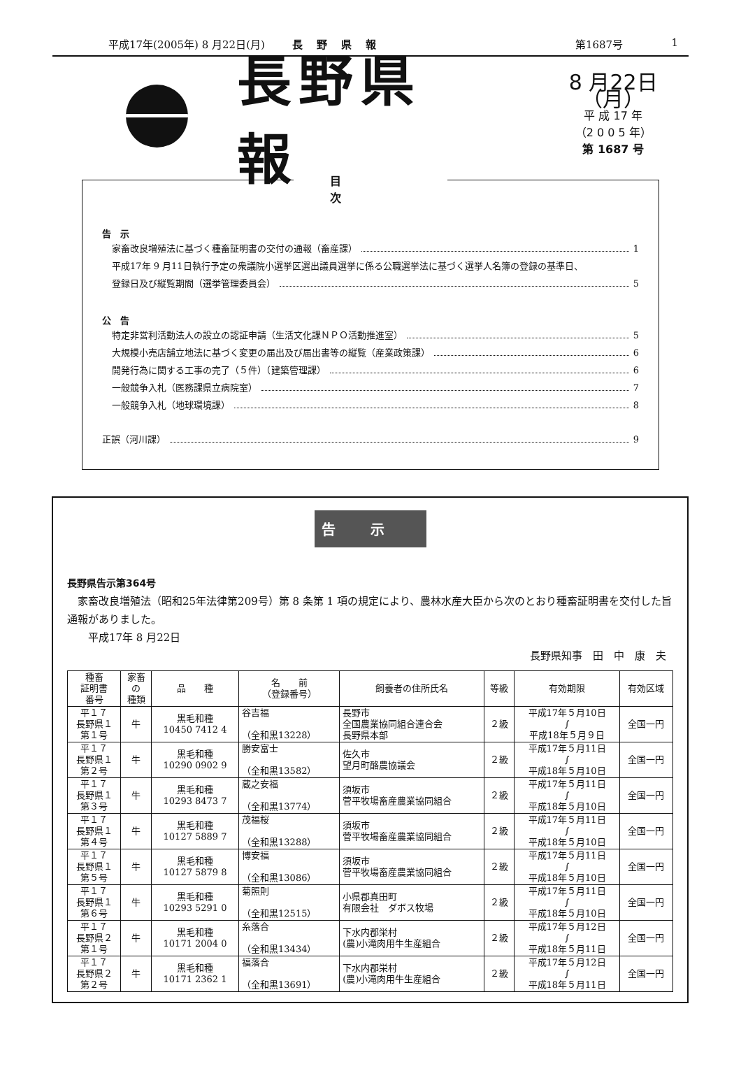平成17年(2005年) 8 月22日(月) 長野県報 第1687号 1
長野県報
8 月22日（月）
平 成 17 年
（2 0 0 5 年）
第 1687 号
目次
告　示
家畜改良増殖法に基づく種畜証明書の交付の通報（畜産課） 1
平成17年 9 月11日執行予定の衆議院小選挙区選出議員選挙に係る公職選挙法に基づく選挙人名簿の登録の基準日、
登録日及び縦覧期間（選挙管理委員会） 5
公　告
特定非営利活動法人の設立の認証申請（生活文化課ＮＰＯ活動推進室） 5
大規模小売店舗立地法に基づく変更の届出及び届出書等の縦覧（産業政策課） 6
開発行為に関する工事の完了（５件）（建築管理課） 6
一般競争入札（医務課県立病院室） 7
一般競争入札（地球環境課） 8
正誤（河川課） 9
告示
長野県告示第364号
　家畜改良増殖法（昭和25年法律第209号）第 8 条第 1 項の規定により、農林水産大臣から次のとおり種畜証明書を交付した旨通報がありました。
　　平成17年 8 月22日
長野県知事　田　中　康　夫
| 種畜 証明書 番号 | 家畜 の 種類 | 品 種 | 名 前 （登録番号） | 飼養者の住所氏名 | 等級 | 有効期限 | 有効区域 |
| --- | --- | --- | --- | --- | --- | --- | --- |
| 平１７ 長野県１ 第１号 | 牛 | 黒毛和種 10450 7412 4 | 谷吉福 （全和黒13228） | 長野市 全国農業協同組合連合会 長野県本部 | ２級 | 平成17年５月10日 ∫ 平成18年５月９日 | 全国一円 |
| 平１７ 長野県１ 第２号 | 牛 | 黒毛和種 10290 0902 9 | 勝安富士 （全和黒13582） | 佐久市 望月町酪農協議会 | ２級 | 平成17年５月11日 ∫ 平成18年５月10日 | 全国一円 |
| 平１７ 長野県１ 第３号 | 牛 | 黒毛和種 10293 8473 7 | 蔵之安福 （全和黒13774） | 須坂市 菅平牧場畜産農業協同組合 | ２級 | 平成17年５月11日 ∫ 平成18年５月10日 | 全国一円 |
| 平１７ 長野県１ 第４号 | 牛 | 黒毛和種 10127 5889 7 | 茂福桜 （全和黒13288） | 須坂市 菅平牧場畜産農業協同組合 | ２級 | 平成17年５月11日 ∫ 平成18年５月10日 | 全国一円 |
| 平１７ 長野県１ 第５号 | 牛 | 黒毛和種 10127 5879 8 | 博安福 （全和黒13086） | 須坂市 菅平牧場畜産農業協同組合 | ２級 | 平成17年５月11日 ∫ 平成18年５月10日 | 全国一円 |
| 平１７ 長野県１ 第６号 | 牛 | 黒毛和種 10293 5291 0 | 菊照則 （全和黒12515） | 小県郡真田町 有限会社 ダボス牧場 | ２級 | 平成17年５月11日 ∫ 平成18年５月10日 | 全国一円 |
| 平１７ 長野県２ 第１号 | 牛 | 黒毛和種 10171 2004 0 | 糸落合 （全和黒13434） | 下水内郡栄村 (農)小滝肉用牛生産組合 | ２級 | 平成17年５月12日 ∫ 平成18年５月11日 | 全国一円 |
| 平１７ 長野県２ 第２号 | 牛 | 黒毛和種 10171 2362 1 | 福落合 （全和黒13691） | 下水内郡栄村 (農)小滝肉用牛生産組合 | ２級 | 平成17年５月12日 ∫ 平成18年５月11日 | 全国一円 |